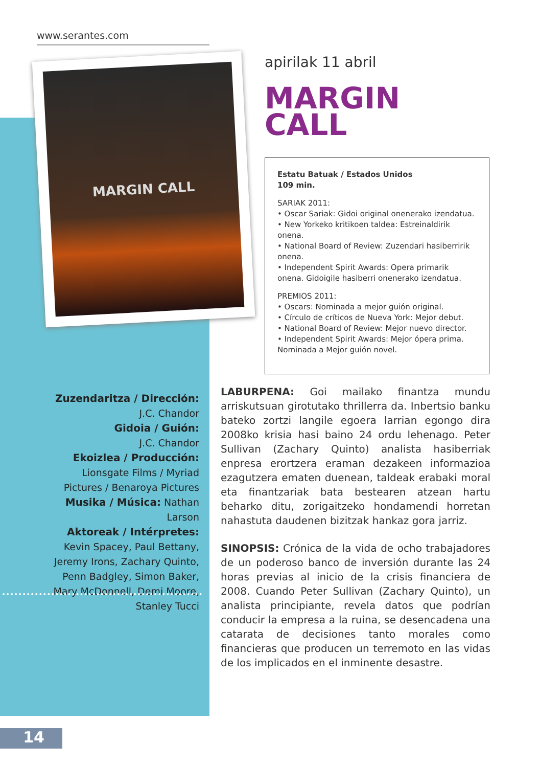www.serantes.com
MARGIN CALL
apirilak 11 abril
MARGIN
CALL
Estatu Batuak / Estados Unidos
109 min.
SARIAK 2011:
• Oscar Sariak: Gidoi original onenerako izendatua.
• New Yorkeko kritikoen taldea: Estreinaldirik onena.
• National Board of Review: Zuzendari hasiberririk onena.
• Independent Spirit Awards: Opera primarik onena. Gidoigile hasiberri onenerako izendatua.
PREMIOS 2011:
• Oscars: Nominada a mejor guión original.
• Círculo de críticos de Nueva York: Mejor debut.
• National Board of Review: Mejor nuevo director.
• Independent Spirit Awards: Mejor ópera prima. Nominada a Mejor guión novel.
Zuzendaritza / Dirección:
J.C. Chandor
Gidoia / Guión:
J.C. Chandor
Ekoizlea / Producción:
Lionsgate Films / Myriad Pictures / Benaroya Pictures
Musika / Música: Nathan Larson
Aktoreak / Intérpretes:
Kevin Spacey, Paul Bettany, Jeremy Irons, Zachary Quinto, Penn Badgley, Simon Baker, Mary McDonnell, Demi Moore, Stanley Tucci
LABURPENA: Goi mailako finantza mundu arriskutsuan girotutako thrillerra da. Inbertsio banku bateko zortzi langile egoera larrian egongo dira 2008ko krisia hasi baino 24 ordu lehenago. Peter Sullivan (Zachary Quinto) analista hasiberriak enpresa erortzera eraman dezakeen informazioa ezagutzera ematen duenean, taldeak erabaki moral eta finantzariak bata bestearen atzean hartu beharko ditu, zorigaitzeko hondamendi horretan nahastuta daudenen bizitzak hankaz gora jarriz.
SINOPSIS: Crónica de la vida de ocho trabajadores de un poderoso banco de inversión durante las 24 horas previas al inicio de la crisis financiera de 2008. Cuando Peter Sullivan (Zachary Quinto), un analista principiante, revela datos que podrían conducir la empresa a la ruina, se desencadena una catarata de decisiones tanto morales como financieras que producen un terremoto en las vidas de los implicados en el inminente desastre.
14